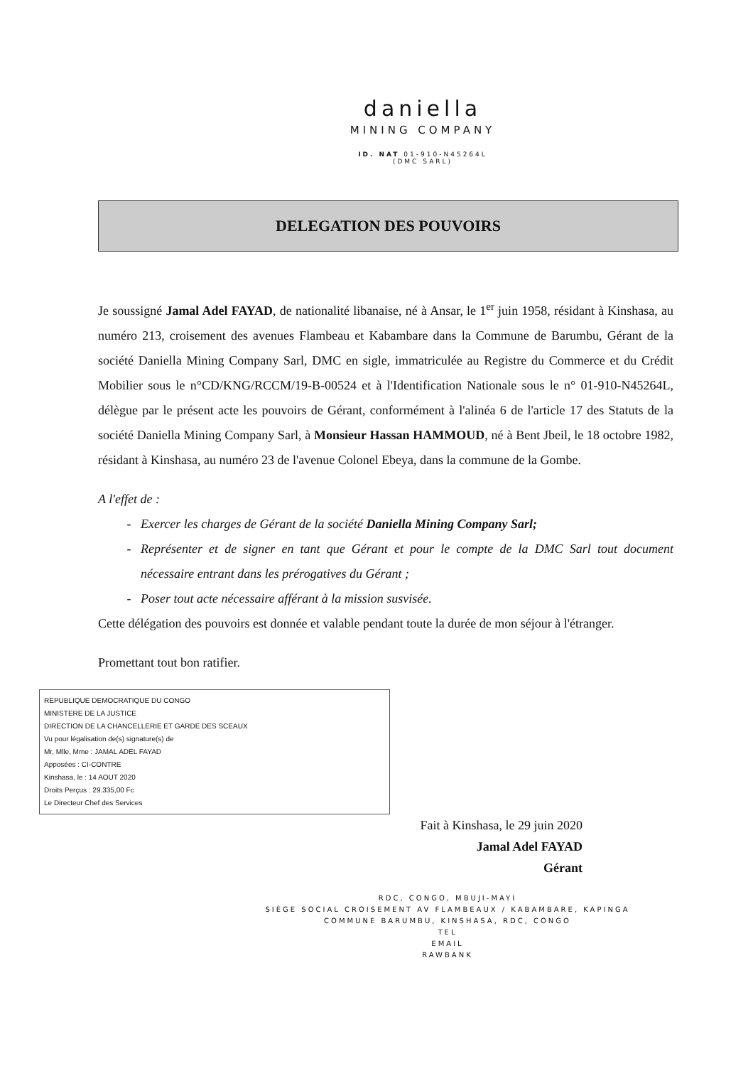daniella
MINING COMPANY
ID. NAT 01-910-N45264L
(DMC SARL)
DELEGATION DES POUVOIRS
Je soussigné Jamal Adel FAYAD, de nationalité libanaise, né à Ansar, le 1<sup>er</sup> juin 1958, résidant à Kinshasa, au numéro 213, croisement des avenues Flambeau et Kabambare dans la Commune de Barumbu, Gérant de la société Daniella Mining Company Sarl, DMC en sigle, immatriculée au Registre du Commerce et du Crédit Mobilier sous le n°CD/KNG/RCCM/19-B-00524 et à l'Identification Nationale sous le n° 01-910-N45264L, délègue par le présent acte les pouvoirs de Gérant, conformément à l'alinéa 6 de l'article 17 des Statuts de la société Daniella Mining Company Sarl, à Monsieur Hassan HAMMOUD, né à Bent Jbeil, le 18 octobre 1982, résidant à Kinshasa, au numéro 23 de l'avenue Colonel Ebeya, dans la commune de la Gombe.
A l'effet de :
Exercer les charges de Gérant de la société Daniella Mining Company Sarl;
Représenter et de signer en tant que Gérant et pour le compte de la DMC Sarl tout document nécessaire entrant dans les prérogatives du Gérant ;
Poser tout acte nécessaire afférant à la mission susvisée.
Cette délégation des pouvoirs est donnée et valable pendant toute la durée de mon séjour à l'étranger.
Promettant tout bon ratifier.
REPUBLIQUE DEMOCRATIQUE DU CONGO
MINISTERE DE LA JUSTICE
DIRECTION DE LA CHANCELLERIE ET GARDE DES SCEAUX
Vu pour légalisation de(s) signature(s) de
Mr, Mlle, Mme : JAMAL ADEL FAYAD
Apposées : CI-CONTRE
Kinshasa, le : 14 AOUT 2020
Droits Perçus : 29.335,00 Fc
Le Directeur Chef des Services
Fait à Kinshasa, le 29 juin 2020
Jamal Adel FAYAD
Gérant
RDC, CONGO, MBUJI-MAYI
SIÈGE SOCIAL CROISEMENT AV FLAMBEAUX / KABAMBARE, KAPINGA
COMMUNE BARUMBU, KINSHASA, RDC, CONGO
TEL
EMAIL
RAWBANK